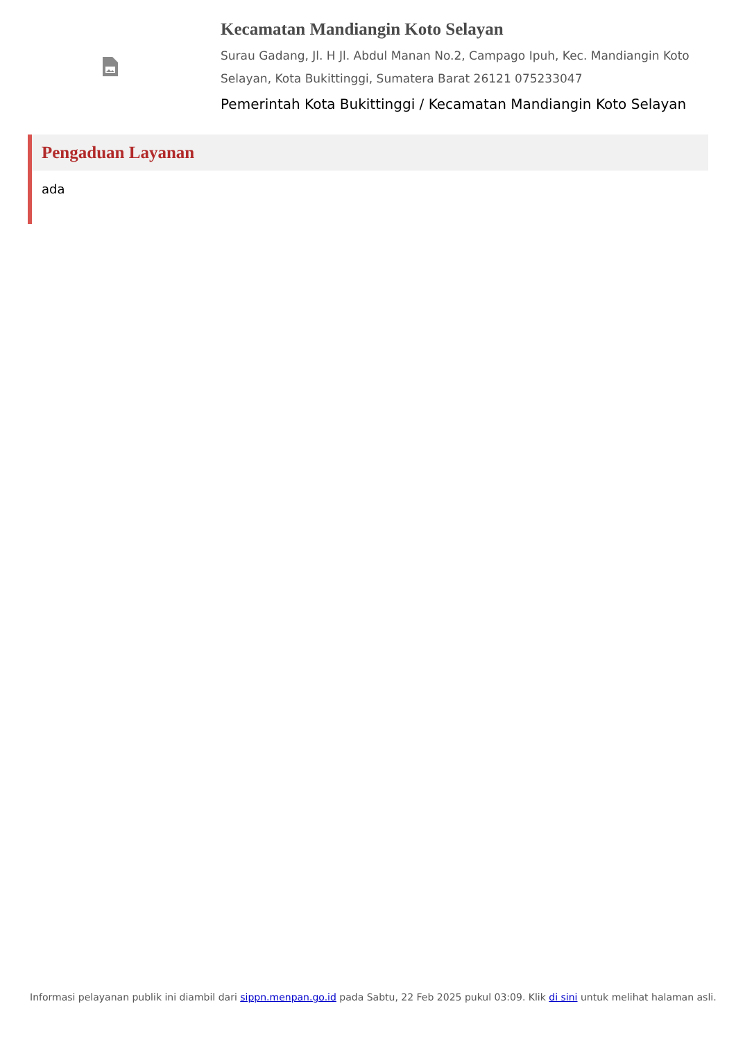Kecamatan Mandiangin Koto Selayan
Surau Gadang, Jl. H Jl. Abdul Manan No.2, Campago Ipuh, Kec. Mandiangin Koto Selayan, Kota Bukittinggi, Sumatera Barat 26121 075233047
Pemerintah Kota Bukittinggi / Kecamatan Mandiangin Koto Selayan
Pengaduan Layanan
ada
Informasi pelayanan publik ini diambil dari sippn.menpan.go.id pada Sabtu, 22 Feb 2025 pukul 03:09. Klik di sini untuk melihat halaman asli.